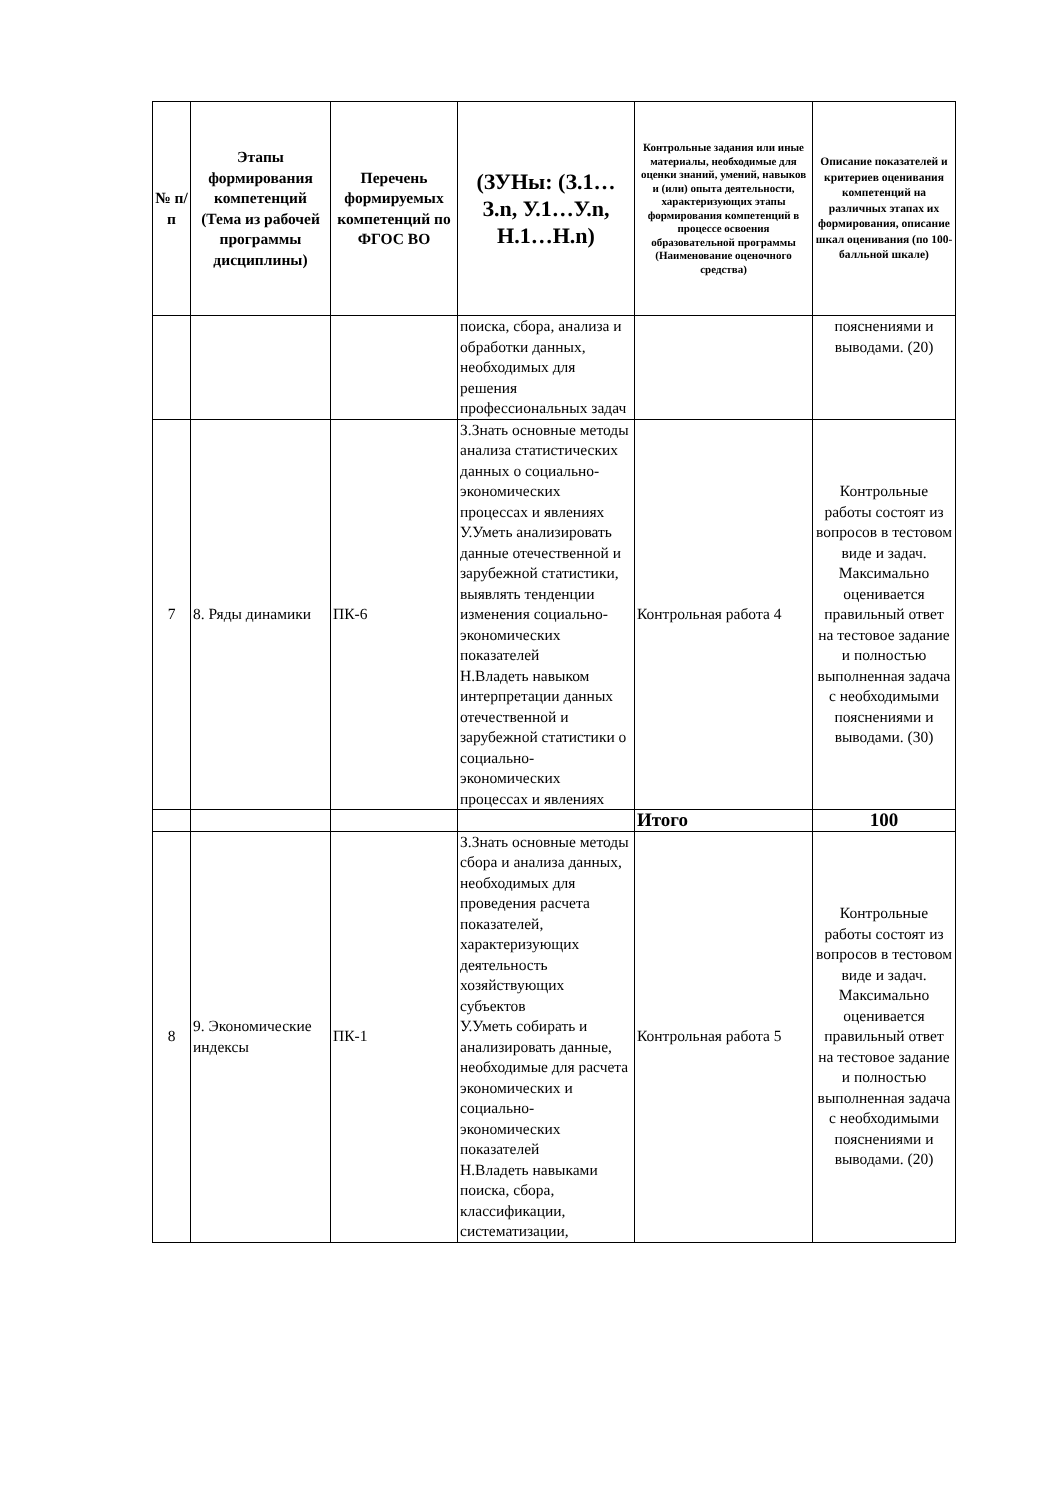| № п/п | Этапы формирования компетенций (Тема из рабочей программы дисциплины) | Перечень формируемых компетенций по ФГОС ВО | (ЗУНы: (З.1…З.n, У.1…У.n, Н.1…Н.n) | Контрольные задания или иные материалы, необходимые для оценки знаний, умений, навыков и (или) опыта деятельности, характеризующих этапы формирования компетенций в процессе освоения образовательной программы (Наименование оценочного средства) | Описание показателей и критериев оценивания компетенций на различных этапах их формирования, описание шкал оценивания (по 100-балльной шкале) |
| --- | --- | --- | --- | --- | --- |
| | | | поиска, сбора, анализа и обработки данных, необходимых для решения профессиональных задач | | пояснениями и выводами. (20) |
| 7 | 8. Ряды динамики | ПК-6 | З.Знать основные методы анализа статистических данных о социально-экономических процессах и явлениях У.Уметь анализировать данные отечественной и зарубежной статистики, выявлять тенденции изменения социально-экономических показателей Н.Владеть навыком интерпретации данных отечественной и зарубежной статистики о социально-экономических процессах и явлениях | Контрольная работа 4 | Контрольные работы состоят из вопросов в тестовом виде и задач. Максимально оценивается правильный ответ на тестовое задание и полностью выполненная задача с необходимыми пояснениями и выводами. (30) |
| | | | | Итого | 100 |
| 8 | 9. Экономические индексы | ПК-1 | З.Знать основные методы сбора и анализа данных, необходимых для проведения расчета показателей, характеризующих деятельность хозяйствующих субъектов У.Уметь собирать и анализировать данные, необходимые для расчета экономических и социально-экономических показателей Н.Владеть навыками поиска, сбора, классификации, систематизации, | Контрольная работа 5 | Контрольные работы состоят из вопросов в тестовом виде и задач. Максимально оценивается правильный ответ на тестовое задание и полностью выполненная задача с необходимыми пояснениями и выводами. (20) |